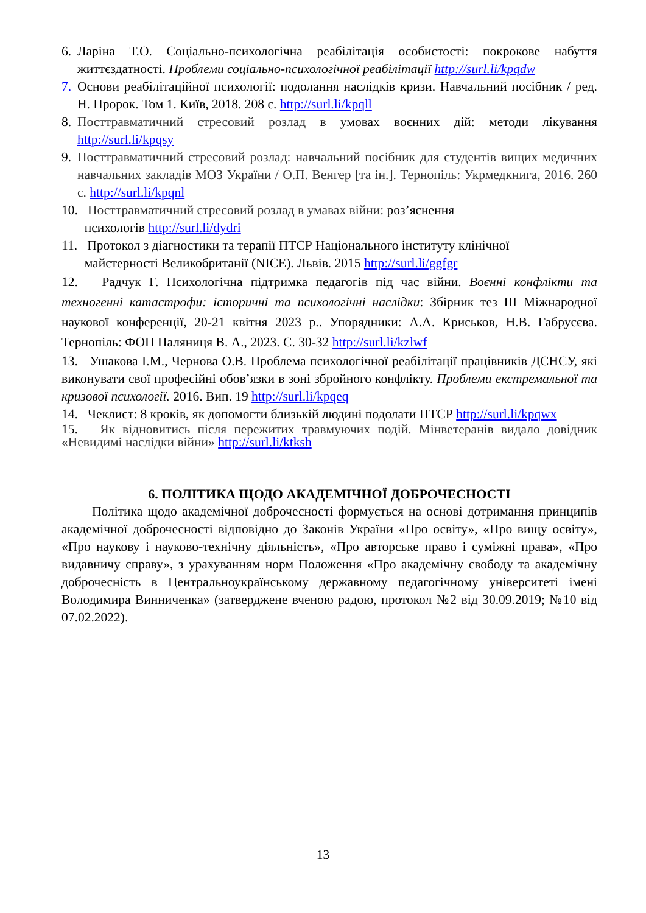6. Ларіна Т.О. Соціально-психологічна реабілітація особистості: покрокове набуття життєздатності. Проблеми соціально-психологічної реабілітації http://surl.li/kpqdw
7. Основи реабілітаційної психології: подолання наслідків кризи. Навчальний посібник / ред. Н. Пророк. Том 1. Київ, 2018. 208 с. http://surl.li/kpqll
8. Посттравматичний стресовий розлад в умовах воєнних дій: методи лікування http://surl.li/kpqsy
9. Посттравматичний стресовий розлад: навчальний посібник для студентів вищих медичних навчальних закладів МОЗ України / О.П. Венгер [та ін.]. Тернопіль: Укрмедкнига, 2016. 260 с. http://surl.li/kpqnl
10. Посттравматичний стресовий розлад в умавах війни: роз’яснення
психологів http://surl.li/dydri
11. Протокол з діагностики та терапії ПТСР Національного інституту клінічної
майстерності Великобританії (NICE). Львів. 2015 http://surl.li/ggfgr
12. Радчук Г. Психологічна підтримка педагогів під час війни. Воєнні конфлікти та техногенні катастрофи: історичні та психологічні наслідки: Збірник тез III Міжнародної наукової конференції, 20-21 квітня 2023 р.. Упорядники: А.А. Криськов, Н.В. Габрусєва. Тернопіль: ФОП Паляниця В. А., 2023. С. 30-32 http://surl.li/kzlwf
13. Ушакова І.М., Чернова О.В. Проблема психологічної реабілітації працівників ДСНСУ, які виконувати свої професійні обов’язки в зоні збройного конфлікту. Проблеми екстремальної та кризової психології. 2016. Вип. 19 http://surl.li/kpqeq
14. Чеклист: 8 кроків, як допомогти близькій людині подолати ПТСР http://surl.li/kpqwx
15. Як відновитись після пережитих травмуючих подій. Мінветеранів видало довідник «Невидимі наслідки війни» http://surl.li/ktksh
6. ПОЛІТИКА ЩОДО АКАДЕМІЧНОЇ ДОБРОЧЕСНОСТІ
Політика щодо академічної доброчесності формується на основі дотримання принципів академічної доброчесності відповідно до Законів України «Про освіту», «Про вищу освіту», «Про наукову і науково-технічну діяльність», «Про авторське право і суміжні права», «Про видавничу справу», з урахуванням норм Положення «Про академічну свободу та академічну доброчесність в Центральноукраїнському державному педагогічному університеті імені Володимира Винниченка» (затверджене вченою радою, протокол №2 від 30.09.2019; №10 від 07.02.2022).
13